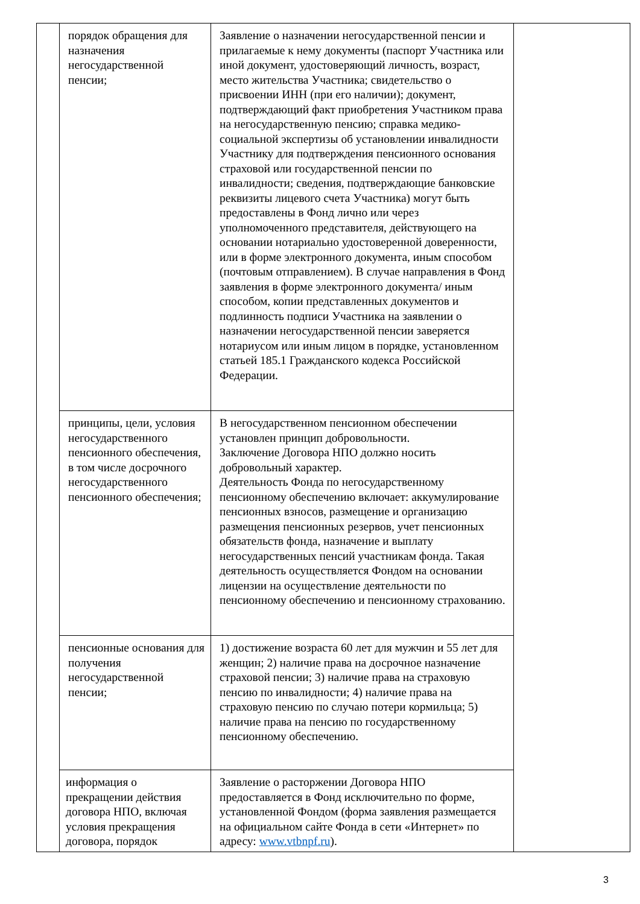| | порядок обращения для назначения негосударственной пенсии; | Заявление о назначении негосударственной пенсии и прилагаемые к нему документы (паспорт Участника или иной документ, удостоверяющий личность, возраст, место жительства Участника; свидетельство о присвоении ИНН (при его наличии); документ, подтверждающий факт приобретения Участником права на негосударственную пенсию; справка медико-социальной экспертизы об установлении инвалидности Участнику для подтверждения пенсионного основания страховой или государственной пенсии по инвалидности; сведения, подтверждающие банковские реквизиты лицевого счета Участника) могут быть предоставлены в Фонд лично или через уполномоченного представителя, действующего на основании нотариально удостоверенной доверенности, или в форме электронного документа, иным способом (почтовым отправлением). В случае направления в Фонд заявления в форме электронного документа/ иным способом, копии представленных документов и подлинность подписи Участника на заявлении о назначении негосударственной пенсии заверяется нотариусом или иным лицом в порядке, установленном статьей 185.1 Гражданского кодекса Российской Федерации. | |
| | принципы, цели, условия негосударственного пенсионного обеспечения, в том числе досрочного негосударственного пенсионного обеспечения; | В негосударственном пенсионном обеспечении установлен принцип добровольности. Заключение Договора НПО должно носить добровольный характер. Деятельность Фонда по негосударственному пенсионному обеспечению включает: аккумулирование пенсионных взносов, размещение и организацию размещения пенсионных резервов, учет пенсионных обязательств фонда, назначение и выплату негосударственных пенсий участникам фонда. Такая деятельность осуществляется Фондом на основании лицензии на осуществление деятельности по пенсионному обеспечению и пенсионному страхованию. | |
| | пенсионные основания для получения негосударственной пенсии; | 1) достижение возраста 60 лет для мужчин и 55 лет для женщин; 2) наличие права на досрочное назначение страховой пенсии; 3) наличие права на страховую пенсию по инвалидности; 4) наличие права на страховую пенсию по случаю потери кормильца; 5) наличие права на пенсию по государственному пенсионному обеспечению. | |
| | информация о прекращении действия договора НПО, включая условия прекращения договора, порядок | Заявление о расторжении Договора НПО предоставляется в Фонд исключительно по форме, установленной Фондом (форма заявления размещается на официальном сайте Фонда в сети «Интернет» по адресу: www.vtbnpf.ru ). | |
3